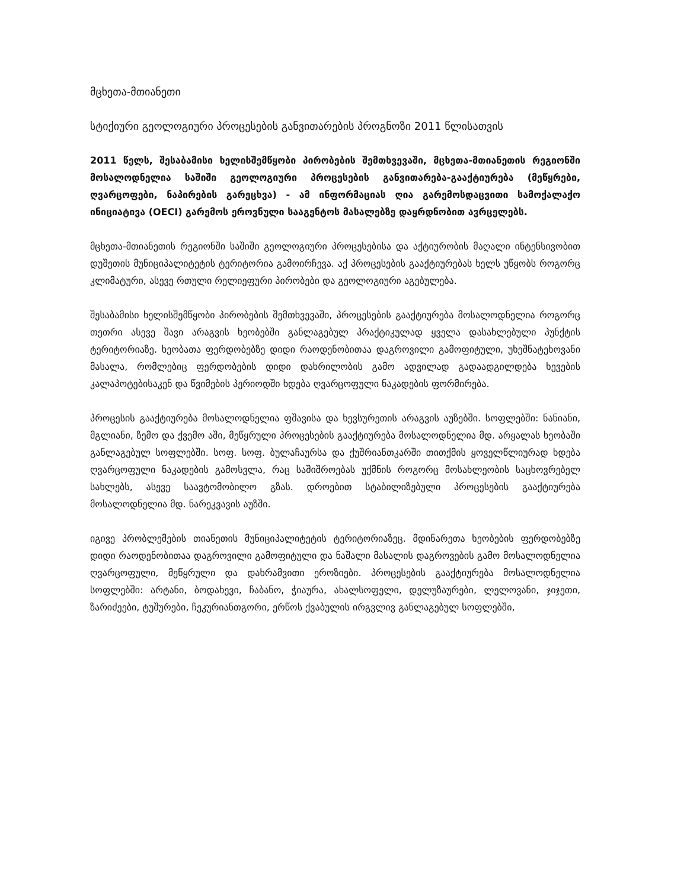მცხეთა-მთიანეთი
სტიქიური გეოლოგიური პროცესების განვითარების პროგნოზი 2011 წლისათვის
2011 წელს, შესაბამისი ხელისშემწყობი პირობების შემთხვევაში, მცხეთა-მთიანეთის რეგიონში მოსალოდნელია საშიში გეოლოგიური პროცესების განვითარება-გააქტიურება (მეწყრები, ღვარცოფები, ნაპირების გარეცხვა) - ამ ინფორმაციას ღია გარემოსდაცვითი სამოქალაქო ინიციატივა (OECI) გარემოს ეროვნული სააგენტოს მასალებზე დაყრდნობით ავრცელებს.
მცხეთა-მთიანეთის რეგიონში საშიში გეოლოგიური პროცესებისა და აქტიურობის მაღალი ინტენსივობით დუშეთის მუნიციპალიტეტის ტერიტორია გამოირჩევა. აქ პროცესების გააქტიურებას ხელს უწყობს როგორც კლიმატური, ასევე რთული რელიეფური პირობები და გეოლოგიური აგებულება.
შესაბამისი ხელისშემწყობი პირობების შემთხვევაში, პროცესების გააქტიურება მოსალოდნელია როგორც თეთრი ასევე შავი არაგვის ხეობებში განლაგებულ პრაქტიკულად ყველა დასახლებული პუნქტის ტერიტორიაზე. ხეობათა ფერდობებზე დიდი რაოდენობითაა დაგროვილი გამოფიტული, უხეშნატეხოვანი მასალა, რომლებიც ფერდობების დიდი დახრილობის გამო ადვილად გადაადგილდება ხევების კალაპოტებისაკენ და წვიმების პერიოდში ხდება ღვარცოფული ნაკადების ფორმირება.
პროცესის გააქტიურება მოსალოდნელია ფშავისა და ხევსურეთის არაგვის აუზებში. სოფლებში: ნანიანი, მგლიანი, ზემო და ქვემო აში, მეწყრული პროცესების გააქტიურება მოსალოდნელია მდ. არყალას ხეობაში განლაგებულ სოფლებში. სოფ. სოფ. ბულაჩაურსა და ქუშრიანთკარში თითქმის ყოველწლიურად ხდება ღვარცოფული ნაკადების გამოსვლა, რაც საშიშროებას უქმნის როგორც მოსახლეობის საცხოვრებელ სახლებს, ასევე საავტომობილო გზას. დროებით სტაბილიზებული პროცესების გააქტიურება მოსალოდნელია მდ. ნარეკვავის აუზში.
იგივე პრობლემების თიანეთის მუნიციპალიტეტის ტერიტორიაზეც. მდინარეთა ხეობების ფერდობებზე დიდი რაოდენობითაა დაგროვილი გამოფიტული და ნაშალი მასალის დაგროვების გამო მოსალოდნელია ღვარცოფული, მეწყრული და დახრამვითი ეროზიები. პროცესების გააქტიურება მოსალოდნელია სოფლებში: არტანი, ბოდახევი, ჩაბანო, ჭიაურა, ახალსოფელი, დელუზაურები, ლელოვანი, ჯიჯეთი, ზარიძეები, ტუშურები, ჩეკურიანთგორი, ერწოს ქვაბულის ირგვლივ განლაგებულ სოფლებში,